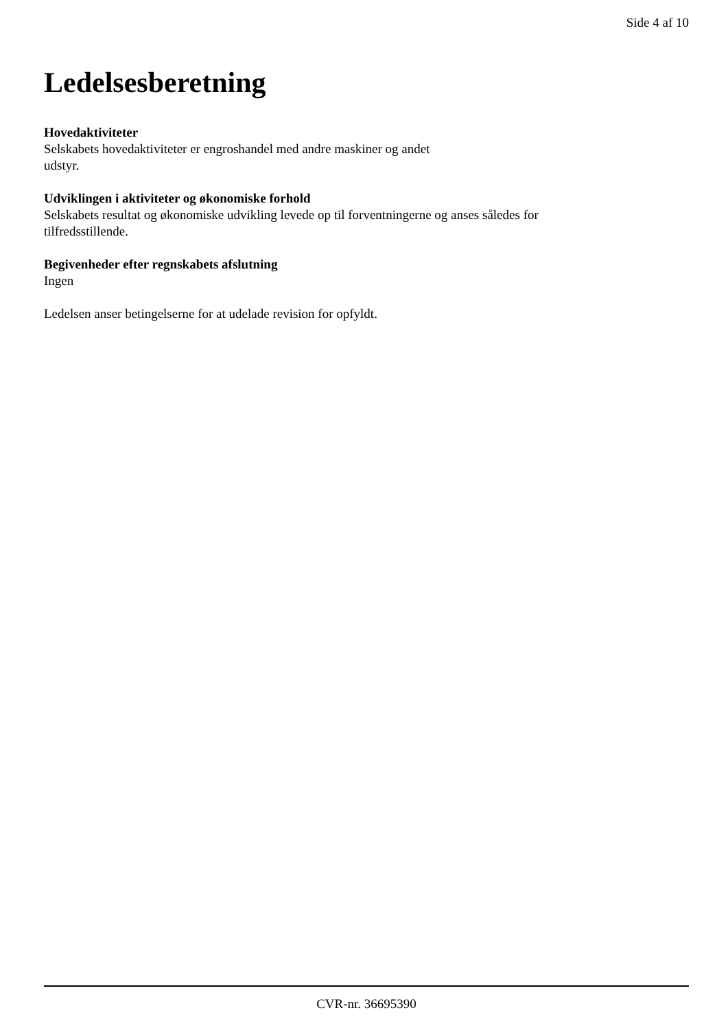Side 4 af 10
Ledelsesberetning
Hovedaktiviteter
Selskabets hovedaktiviteter er engroshandel med andre maskiner og andet
udstyr.
Udviklingen i aktiviteter og økonomiske forhold
Selskabets resultat og økonomiske udvikling levede op til forventningerne og anses således for
tilfredsstillende.
Begivenheder efter regnskabets afslutning
Ingen
Ledelsen anser betingelserne for at udelade revision for opfyldt.
CVR-nr. 36695390